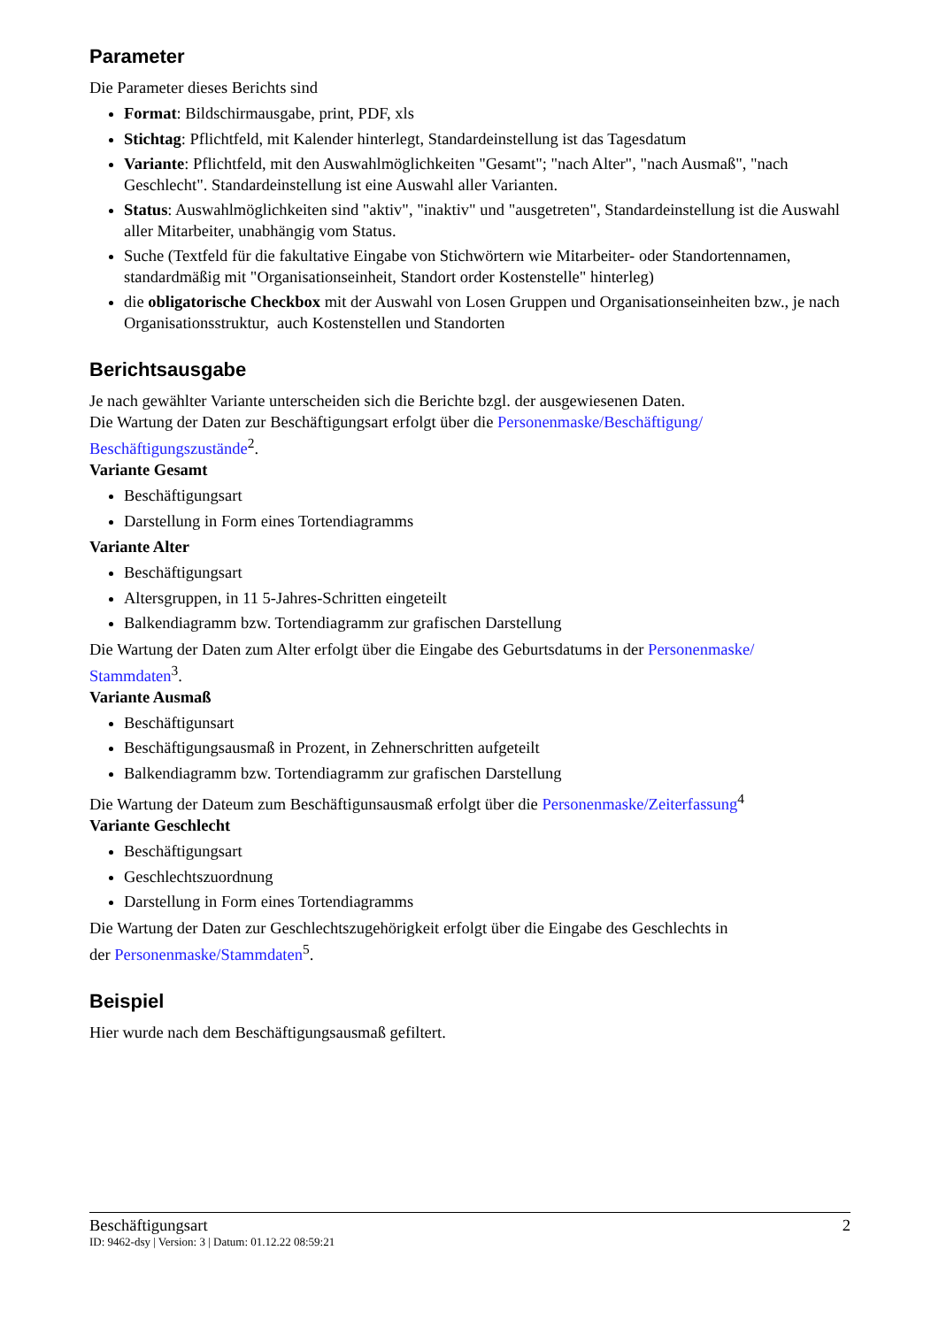Parameter
Die Parameter dieses Berichts sind
Format: Bildschirmausgabe, print, PDF, xls
Stichtag: Pflichtfeld, mit Kalender hinterlegt, Standardeinstellung ist das Tagesdatum
Variante: Pflichtfeld, mit den Auswahlmöglichkeiten "Gesamt"; "nach Alter", "nach Ausmaß", "nach Geschlecht". Standardeinstellung ist eine Auswahl aller Varianten.
Status: Auswahlmöglichkeiten sind "aktiv", "inaktiv" und "ausgetreten", Standardeinstellung ist die Auswahl aller Mitarbeiter, unabhängig vom Status.
Suche (Textfeld für die fakultative Eingabe von Stichwörtern wie Mitarbeiter- oder Standortennamen, standardmäßig mit "Organisationseinheit, Standort order Kostenstelle" hinterleg)
die obligatorische Checkbox mit der Auswahl von Losen Gruppen und Organisationseinheiten bzw., je nach Organisationsstruktur, auch Kostenstellen und Standorten
Berichtsausgabe
Je nach gewählter Variante unterscheiden sich die Berichte bzgl. der ausgewiesenen Daten.
Die Wartung der Daten zur Beschäftigungsart erfolgt über die Personenmaske/Beschäftigung/ Beschäftigungszustände<sup>2</sup>.
Variante Gesamt
Beschäftigungsart
Darstellung in Form eines Tortendiagramms
Variante Alter
Beschäftigungsart
Altersgruppen, in 11 5-Jahres-Schritten eingeteilt
Balkendiagramm bzw. Tortendiagramm zur grafischen Darstellung
Die Wartung der Daten zum Alter erfolgt über die Eingabe des Geburtsdatums in der Personenmaske/ Stammdaten<sup>3</sup>.
Variante Ausmaß
Beschäftigunsart
Beschäftigungsausmaß in Prozent, in Zehnerschritten aufgeteilt
Balkendiagramm bzw. Tortendiagramm zur grafischen Darstellung
Die Wartung der Dateum zum Beschäftigunsausmaß erfolgt über die Personenmaske/Zeiterfassung<sup>4</sup>
Variante Geschlecht
Beschäftigungsart
Geschlechtszuordnung
Darstellung in Form eines Tortendiagramms
Die Wartung der Daten zur Geschlechtszugehörigkeit erfolgt über die Eingabe des Geschlechts in
der Personenmaske/Stammdaten<sup>5</sup>.
Beispiel
Hier wurde nach dem Beschäftigungsausmaß gefiltert.
Beschäftigungsart 2
ID: 9462-dsy | Version: 3 | Datum: 01.12.22 08:59:21